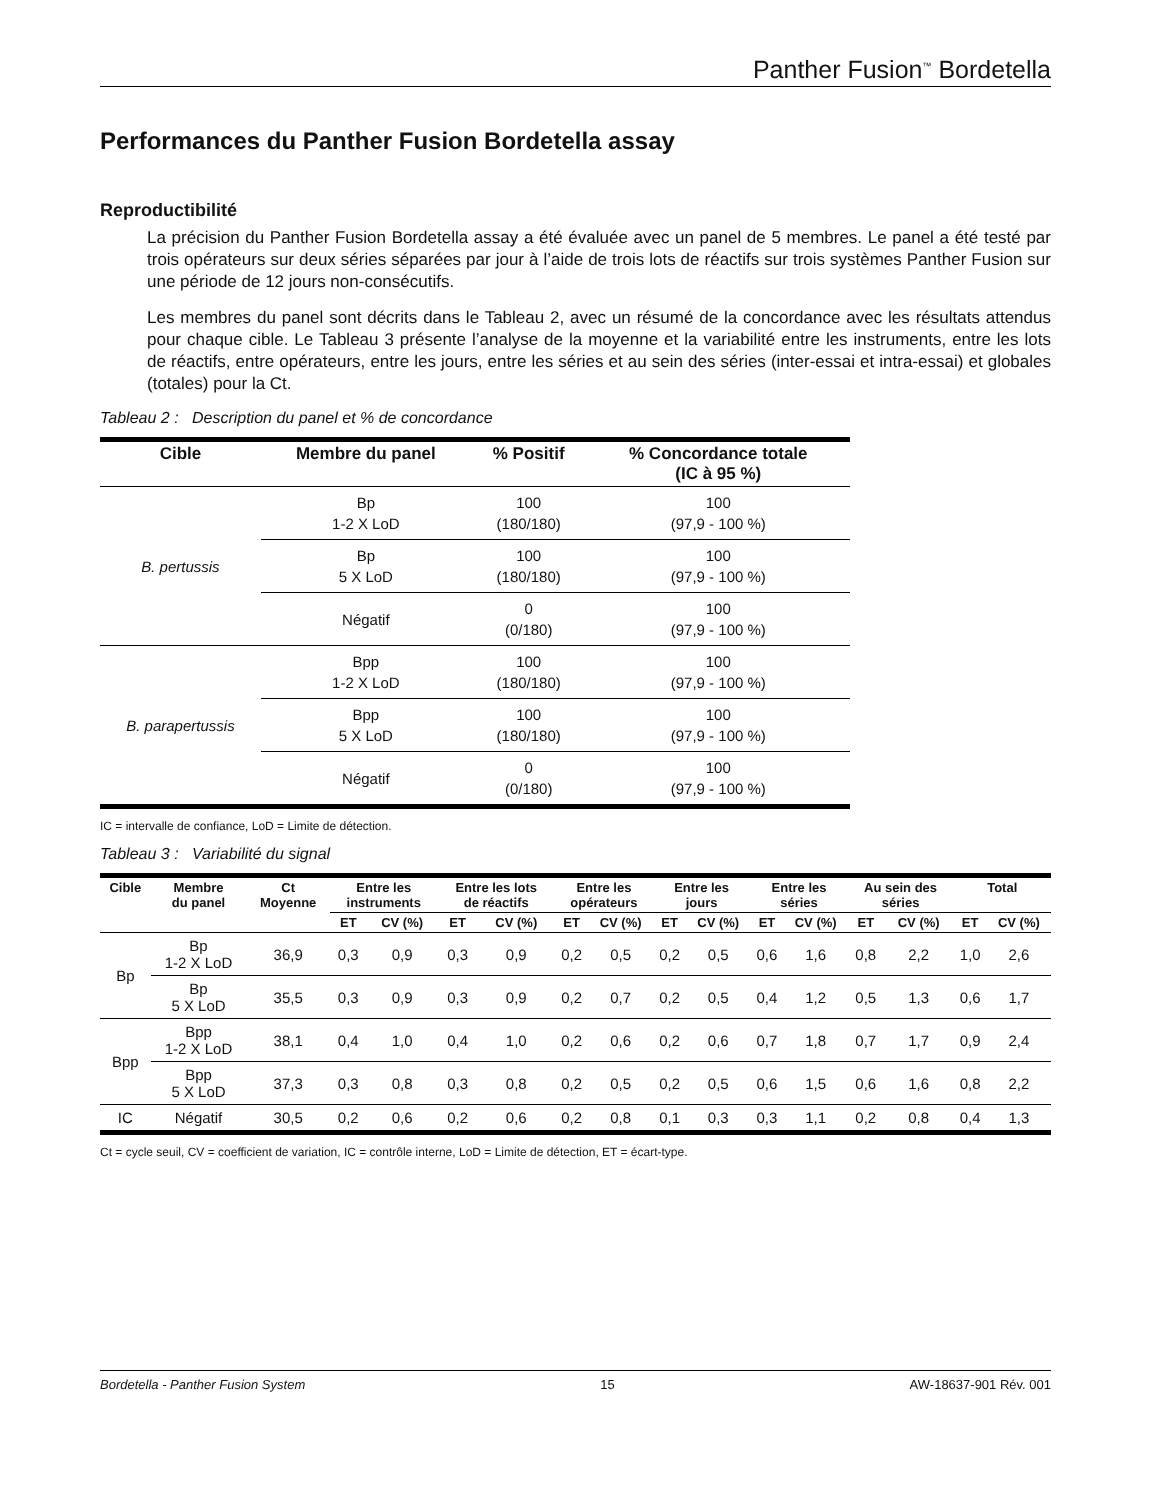Panther Fusion<sup>™</sup> Bordetella
Performances du Panther Fusion Bordetella assay
Reproductibilité
La précision du Panther Fusion Bordetella assay a été évaluée avec un panel de 5 membres. Le panel a été testé par trois opérateurs sur deux séries séparées par jour à l’aide de trois lots de réactifs sur trois systèmes Panther Fusion sur une période de 12 jours non-consécutifs.
Les membres du panel sont décrits dans le Tableau 2, avec un résumé de la concordance avec les résultats attendus pour chaque cible. Le Tableau 3 présente l’analyse de la moyenne et la variabilité entre les instruments, entre les lots de réactifs, entre opérateurs, entre les jours, entre les séries et au sein des séries (inter-essai et intra-essai) et globales (totales) pour la Ct.
Tableau 2 : Description du panel et % de concordance
| Cible | Membre du panel | % Positif | % Concordance totale (IC à 95 %) |
| --- | --- | --- | --- |
| B. pertussis | Bp 1-2 X LoD | 100 (180/180) | 100 (97,9 - 100 %) |
| | Bp 5 X LoD | 100 (180/180) | 100 (97,9 - 100 %) |
| | Négatif | 0 (0/180) | 100 (97,9 - 100 %) |
| B. parapertussis | Bpp 1-2 X LoD | 100 (180/180) | 100 (97,9 - 100 %) |
| | Bpp 5 X LoD | 100 (180/180) | 100 (97,9 - 100 %) |
| | Négatif | 0 (0/180) | 100 (97,9 - 100 %) |
IC = intervalle de confiance, LoD = Limite de détection.
Tableau 3 : Variabilité du signal
| Cible | Membre du panel | Ct Moyenne | Entre les instruments | | Entre les lots de réactifs | | Entre les opérateurs | | Entre les jours | | Entre les séries | | Au sein des séries | | Total | |
| --- | --- | --- | --- | --- | --- | --- | --- | --- | --- | --- | --- | --- | --- | --- | --- | --- |
| | | | ET | CV (%) | ET | CV (%) | ET | CV (%) | ET | CV (%) | ET | CV (%) | ET | CV (%) | ET | CV (%) |
| Bp | Bp 1-2 X LoD | 36,9 | 0,3 | 0,9 | 0,3 | 0,9 | 0,2 | 0,5 | 0,2 | 0,5 | 0,6 | 1,6 | 0,8 | 2,2 | 1,0 | 2,6 |
| | Bp 5 X LoD | 35,5 | 0,3 | 0,9 | 0,3 | 0,9 | 0,2 | 0,7 | 0,2 | 0,5 | 0,4 | 1,2 | 0,5 | 1,3 | 0,6 | 1,7 |
| Bpp | Bpp 1-2 X LoD | 38,1 | 0,4 | 1,0 | 0,4 | 1,0 | 0,2 | 0,6 | 0,2 | 0,6 | 0,7 | 1,8 | 0,7 | 1,7 | 0,9 | 2,4 |
| | Bpp 5 X LoD | 37,3 | 0,3 | 0,8 | 0,3 | 0,8 | 0,2 | 0,5 | 0,2 | 0,5 | 0,6 | 1,5 | 0,6 | 1,6 | 0,8 | 2,2 |
| IC | Négatif | 30,5 | 0,2 | 0,6 | 0,2 | 0,6 | 0,2 | 0,8 | 0,1 | 0,3 | 0,3 | 1,1 | 0,2 | 0,8 | 0,4 | 1,3 |
Ct = cycle seuil, CV = coefficient de variation, IC = contrôle interne, LoD = Limite de détection, ET = écart-type.
Bordetella - Panther Fusion System 15 AW-18637-901 Rév. 001